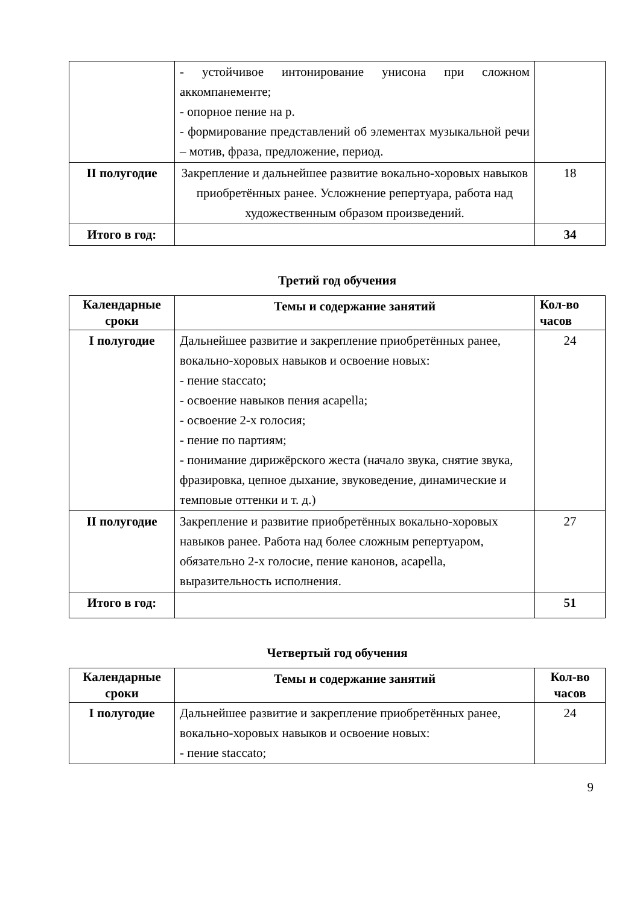| | - устойчивое интонирование унисона при сложном аккомпанементе; - опорное пение на р. - формирование представлений об элементах музыкальной речи – мотив, фраза, предложение, период. | |
| II полугодие | Закрепление и дальнейшее развитие вокально-хоровых навыков приобретённых ранее. Усложнение репертуара, работа над художественным образом произведений. | 18 |
| Итого в год: | | 34 |
Третий год обучения
| Календарные сроки | Темы и содержание занятий | Кол-во часов |
| --- | --- | --- |
| I полугодие | Дальнейшее развитие и закрепление приобретённых ранее, вокально-хоровых навыков и освоение новых: - пение staccato; - освоение навыков пения acapella; - освоение 2-х голосия; - пение по партиям; - понимание дирижёрского жеста (начало звука, снятие звука, фразировка, цепное дыхание, звуковедение, динамические и темповые оттенки и т. д.) | 24 |
| II полугодие | Закрепление и развитие приобретённых вокально-хоровых навыков ранее. Работа над более сложным репертуаром, обязательно 2-х голосие, пение канонов, acapella, выразительность исполнения. | 27 |
| Итого в год: | | 51 |
Четвертый год обучения
| Календарные сроки | Темы и содержание занятий | Кол-во часов |
| --- | --- | --- |
| I полугодие | Дальнейшее развитие и закрепление приобретённых ранее, вокально-хоровых навыков и освоение новых: - пение staccato; | 24 |
9